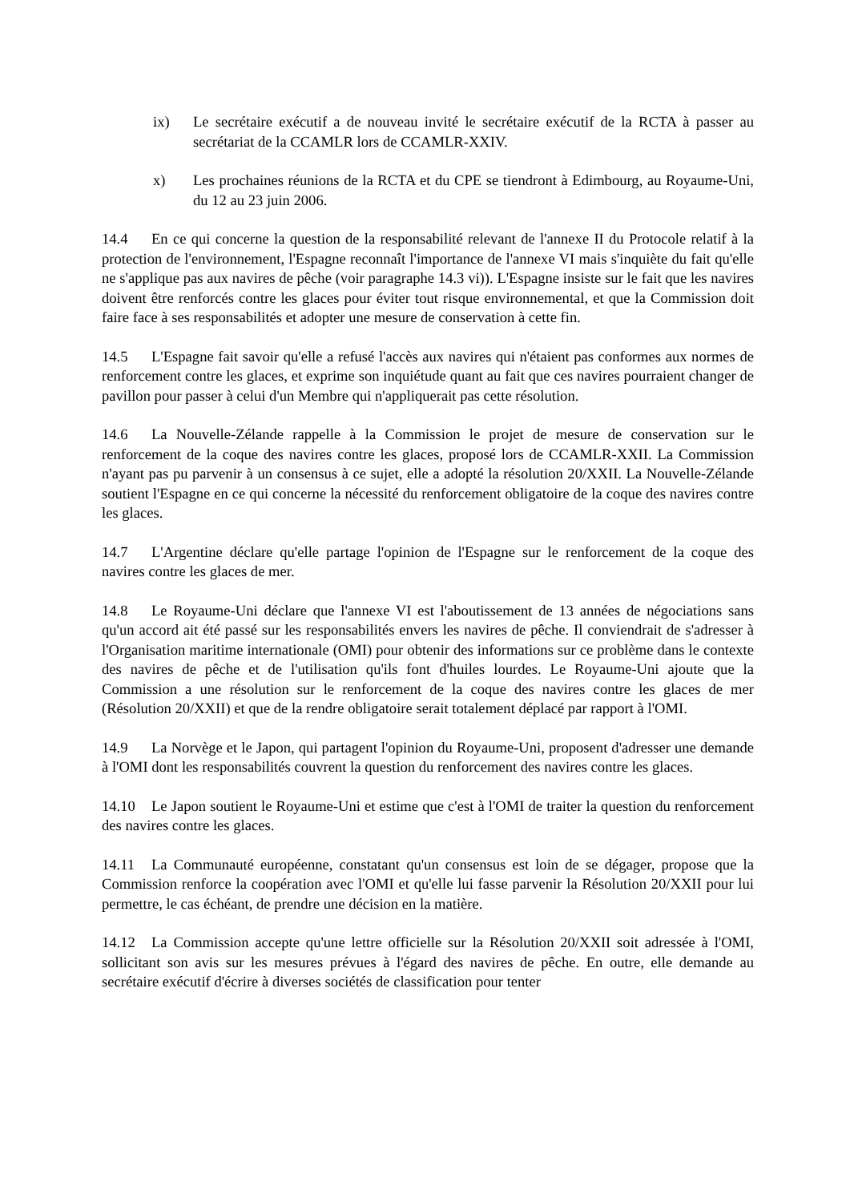ix) Le secrétaire exécutif a de nouveau invité le secrétaire exécutif de la RCTA à passer au secrétariat de la CCAMLR lors de CCAMLR-XXIV.
x) Les prochaines réunions de la RCTA et du CPE se tiendront à Edimbourg, au Royaume-Uni, du 12 au 23 juin 2006.
14.4 En ce qui concerne la question de la responsabilité relevant de l'annexe II du Protocole relatif à la protection de l'environnement, l'Espagne reconnaît l'importance de l'annexe VI mais s'inquiète du fait qu'elle ne s'applique pas aux navires de pêche (voir paragraphe 14.3 vi)). L'Espagne insiste sur le fait que les navires doivent être renforcés contre les glaces pour éviter tout risque environnemental, et que la Commission doit faire face à ses responsabilités et adopter une mesure de conservation à cette fin.
14.5 L'Espagne fait savoir qu'elle a refusé l'accès aux navires qui n'étaient pas conformes aux normes de renforcement contre les glaces, et exprime son inquiétude quant au fait que ces navires pourraient changer de pavillon pour passer à celui d'un Membre qui n'appliquerait pas cette résolution.
14.6 La Nouvelle-Zélande rappelle à la Commission le projet de mesure de conservation sur le renforcement de la coque des navires contre les glaces, proposé lors de CCAMLR-XXII. La Commission n'ayant pas pu parvenir à un consensus à ce sujet, elle a adopté la résolution 20/XXII. La Nouvelle-Zélande soutient l'Espagne en ce qui concerne la nécessité du renforcement obligatoire de la coque des navires contre les glaces.
14.7 L'Argentine déclare qu'elle partage l'opinion de l'Espagne sur le renforcement de la coque des navires contre les glaces de mer.
14.8 Le Royaume-Uni déclare que l'annexe VI est l'aboutissement de 13 années de négociations sans qu'un accord ait été passé sur les responsabilités envers les navires de pêche. Il conviendrait de s'adresser à l'Organisation maritime internationale (OMI) pour obtenir des informations sur ce problème dans le contexte des navires de pêche et de l'utilisation qu'ils font d'huiles lourdes. Le Royaume-Uni ajoute que la Commission a une résolution sur le renforcement de la coque des navires contre les glaces de mer (Résolution 20/XXII) et que de la rendre obligatoire serait totalement déplacé par rapport à l'OMI.
14.9 La Norvège et le Japon, qui partagent l'opinion du Royaume-Uni, proposent d'adresser une demande à l'OMI dont les responsabilités couvrent la question du renforcement des navires contre les glaces.
14.10 Le Japon soutient le Royaume-Uni et estime que c'est à l'OMI de traiter la question du renforcement des navires contre les glaces.
14.11 La Communauté européenne, constatant qu'un consensus est loin de se dégager, propose que la Commission renforce la coopération avec l'OMI et qu'elle lui fasse parvenir la Résolution 20/XXII pour lui permettre, le cas échéant, de prendre une décision en la matière.
14.12 La Commission accepte qu'une lettre officielle sur la Résolution 20/XXII soit adressée à l'OMI, sollicitant son avis sur les mesures prévues à l'égard des navires de pêche. En outre, elle demande au secrétaire exécutif d'écrire à diverses sociétés de classification pour tenter